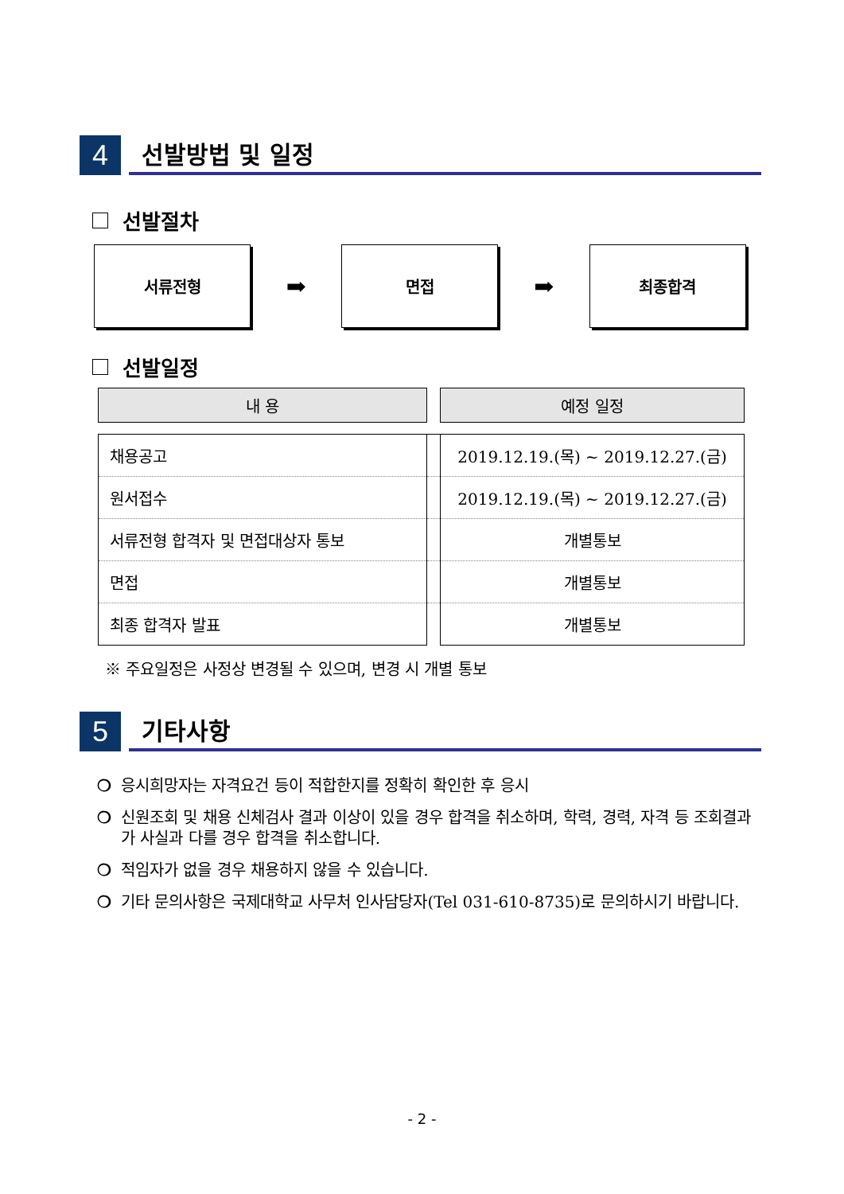4
선발방법 및 일정
선발절차
서류전형
➡
면접
➡
최종합격
선발일정
| 내 용 | | 예정 일정 |
| --- | --- | --- |
| 채용공고 | | 2019.12.19.(목) ~ 2019.12.27.(금) |
| 원서접수 | | 2019.12.19.(목) ~ 2019.12.27.(금) |
| 서류전형 합격자 및 면접대상자 통보 | | 개별통보 |
| 면접 | | 개별통보 |
| 최종 합격자 발표 | | 개별통보 |
※ 주요일정은 사정상 변경될 수 있으며, 변경 시 개별 통보
5
기타사항
❍ 응시희망자는 자격요건 등이 적합한지를 정확히 확인한 후 응시
❍ 신원조회 및 채용 신체검사 결과 이상이 있을 경우 합격을 취소하며, 학력, 경력, 자격 등 조회결과가 사실과 다를 경우 합격을 취소합니다.
❍ 적임자가 없을 경우 채용하지 않을 수 있습니다.
❍ 기타 문의사항은 국제대학교 사무처 인사담당자(Tel 031-610-8735)로 문의하시기 바랍니다.
- 2 -